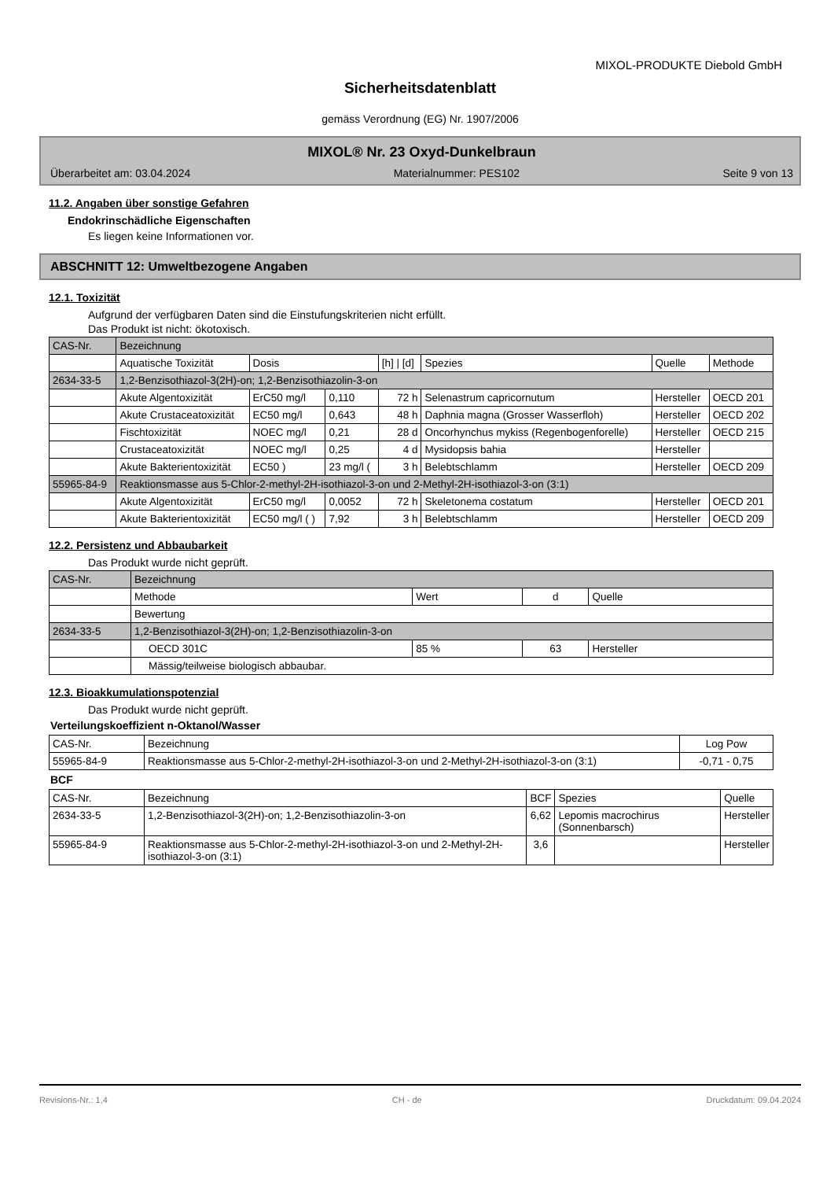MIXOL-PRODUKTE Diebold GmbH
Sicherheitsdatenblatt
gemäss Verordnung (EG) Nr. 1907/2006
MIXOL® Nr. 23 Oxyd-Dunkelbraun
Überarbeitet am: 03.04.2024 Materialnummer: PES102 Seite 9 von 13
11.2. Angaben über sonstige Gefahren
Endokrinschädliche Eigenschaften
Es liegen keine Informationen vor.
ABSCHNITT 12: Umweltbezogene Angaben
12.1. Toxizität
Aufgrund der verfügbaren Daten sind die Einstufungskriterien nicht erfüllt.
Das Produkt ist nicht: ökotoxisch.
| CAS-Nr. | Bezeichnung | | | | | | |
| --- | --- | --- | --- | --- | --- | --- | --- |
| | Aquatische Toxizität | Dosis | | [h] / [d] | Spezies | Quelle | Methode |
| 2634-33-5 | 1,2-Benzisothiazol-3(2H)-on; 1,2-Benzisothiazolin-3-on | | | | | | |
| | Akute Algentoxizität | ErC50 mg/l | 0,110 | 72 h | Selenastrum capricornutum | Hersteller | OECD 201 |
| | Akute Crustaceatoxizität | EC50 mg/l | 0,643 | 48 h | Daphnia magna (Grosser Wasserfloh) | Hersteller | OECD 202 |
| | Fischtoxizität | NOEC mg/l | 0,21 | 28 d | Oncorhynchus mykiss (Regenbogenforelle) | Hersteller | OECD 215 |
| | Crustaceatoxizität | NOEC mg/l | 0,25 | 4 d | Mysidopsis bahia | Hersteller | |
| | Akute Bakterientoxizität | EC50 ) | 23 mg/l ( | 3 h | Belebtschlamm | Hersteller | OECD 209 |
| 55965-84-9 | Reaktionsmasse aus 5-Chlor-2-methyl-2H-isothiazol-3-on und 2-Methyl-2H-isothiazol-3-on (3:1) | | | | | | |
| | Akute Algentoxizität | ErC50 mg/l | 0,0052 | 72 h | Skeletonema costatum | Hersteller | OECD 201 |
| | Akute Bakterientoxizität | EC50 mg/l ( ) | 7,92 | 3 h | Belebtschlamm | Hersteller | OECD 209 |
12.2. Persistenz und Abbaubarkeit
Das Produkt wurde nicht geprüft.
| CAS-Nr. | Bezeichnung | | | |
| --- | --- | --- | --- | --- |
| | Methode | Wert | d | Quelle |
| | Bewertung | | | |
| 2634-33-5 | 1,2-Benzisothiazol-3(2H)-on; 1,2-Benzisothiazolin-3-on | | | |
| | OECD 301C | 85 % | 63 | Hersteller |
| | Mässig/teilweise biologisch abbaubar. | | | |
12.3. Bioakkumulationspotenzial
Das Produkt wurde nicht geprüft.
Verteilungskoeffizient n-Oktanol/Wasser
| CAS-Nr. | Bezeichnung | Log Pow |
| --- | --- | --- |
| 55965-84-9 | Reaktionsmasse aus 5-Chlor-2-methyl-2H-isothiazol-3-on und 2-Methyl-2H-isothiazol-3-on (3:1) | -0,71 - 0,75 |
BCF
| CAS-Nr. | Bezeichnung | BCF | Spezies | Quelle |
| --- | --- | --- | --- | --- |
| 2634-33-5 | 1,2-Benzisothiazol-3(2H)-on; 1,2-Benzisothiazolin-3-on | 6,62 | Lepomis macrochirus (Sonnenbarsch) | Hersteller |
| 55965-84-9 | Reaktionsmasse aus 5-Chlor-2-methyl-2H-isothiazol-3-on und 2-Methyl-2H-isothiazol-3-on (3:1) | 3,6 | | Hersteller |
Revisions-Nr.: 1,4 CH - de Druckdatum: 09.04.2024